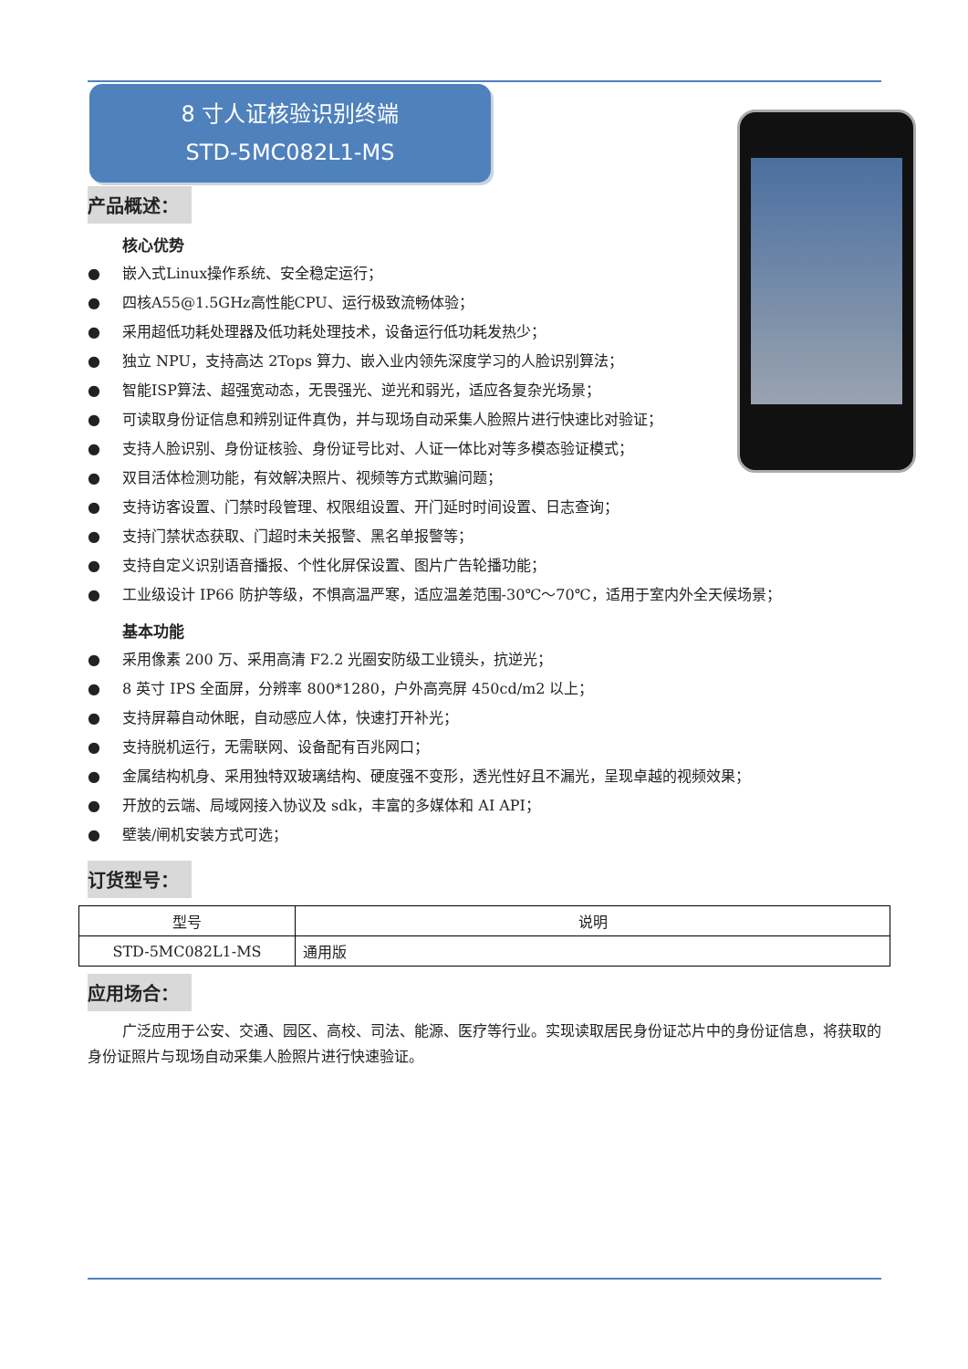8 寸人证核验识别终端
STD-5MC082L1-MS
产品概述：
核心优势
● 嵌入式Linux操作系统、安全稳定运行；
● 四核A55@1.5GHz高性能CPU、运行极致流畅体验；
● 采用超低功耗处理器及低功耗处理技术，设备运行低功耗发热少；
● 独立 NPU，支持高达 2Tops 算力、嵌入业内领先深度学习的人脸识别算法；
● 智能ISP算法、超强宽动态，无畏强光、逆光和弱光，适应各复杂光场景；
● 可读取身份证信息和辨别证件真伪，并与现场自动采集人脸照片进行快速比对验证；
● 支持人脸识别、身份证核验、身份证号比对、人证一体比对等多模态验证模式；
● 双目活体检测功能，有效解决照片、视频等方式欺骗问题；
● 支持访客设置、门禁时段管理、权限组设置、开门延时时间设置、日志查询；
● 支持门禁状态获取、门超时未关报警、黑名单报警等；
● 支持自定义识别语音播报、个性化屏保设置、图片广告轮播功能；
● 工业级设计 IP66 防护等级，不惧高温严寒，适应温差范围-30℃～70℃，适用于室内外全天候场景；
基本功能
● 采用像素 200 万、采用高清 F2.2 光圈安防级工业镜头，抗逆光；
● 8 英寸 IPS 全面屏，分辨率 800*1280，户外高亮屏 450cd/m2 以上；
● 支持屏幕自动休眠，自动感应人体，快速打开补光；
● 支持脱机运行，无需联网、设备配有百兆网口；
● 金属结构机身、采用独特双玻璃结构、硬度强不变形，透光性好且不漏光，呈现卓越的视频效果；
● 开放的云端、局域网接入协议及 sdk，丰富的多媒体和 AI API；
● 壁装/闸机安装方式可选；
订货型号：
| 型号 | 说明 |
| --- | --- |
| STD-5MC082L1-MS | 通用版 |
应用场合：
广泛应用于公安、交通、园区、高校、司法、能源、医疗等行业。实现读取居民身份证芯片中的身份证信息，将获取的身份证照片与现场自动采集人脸照片进行快速验证。